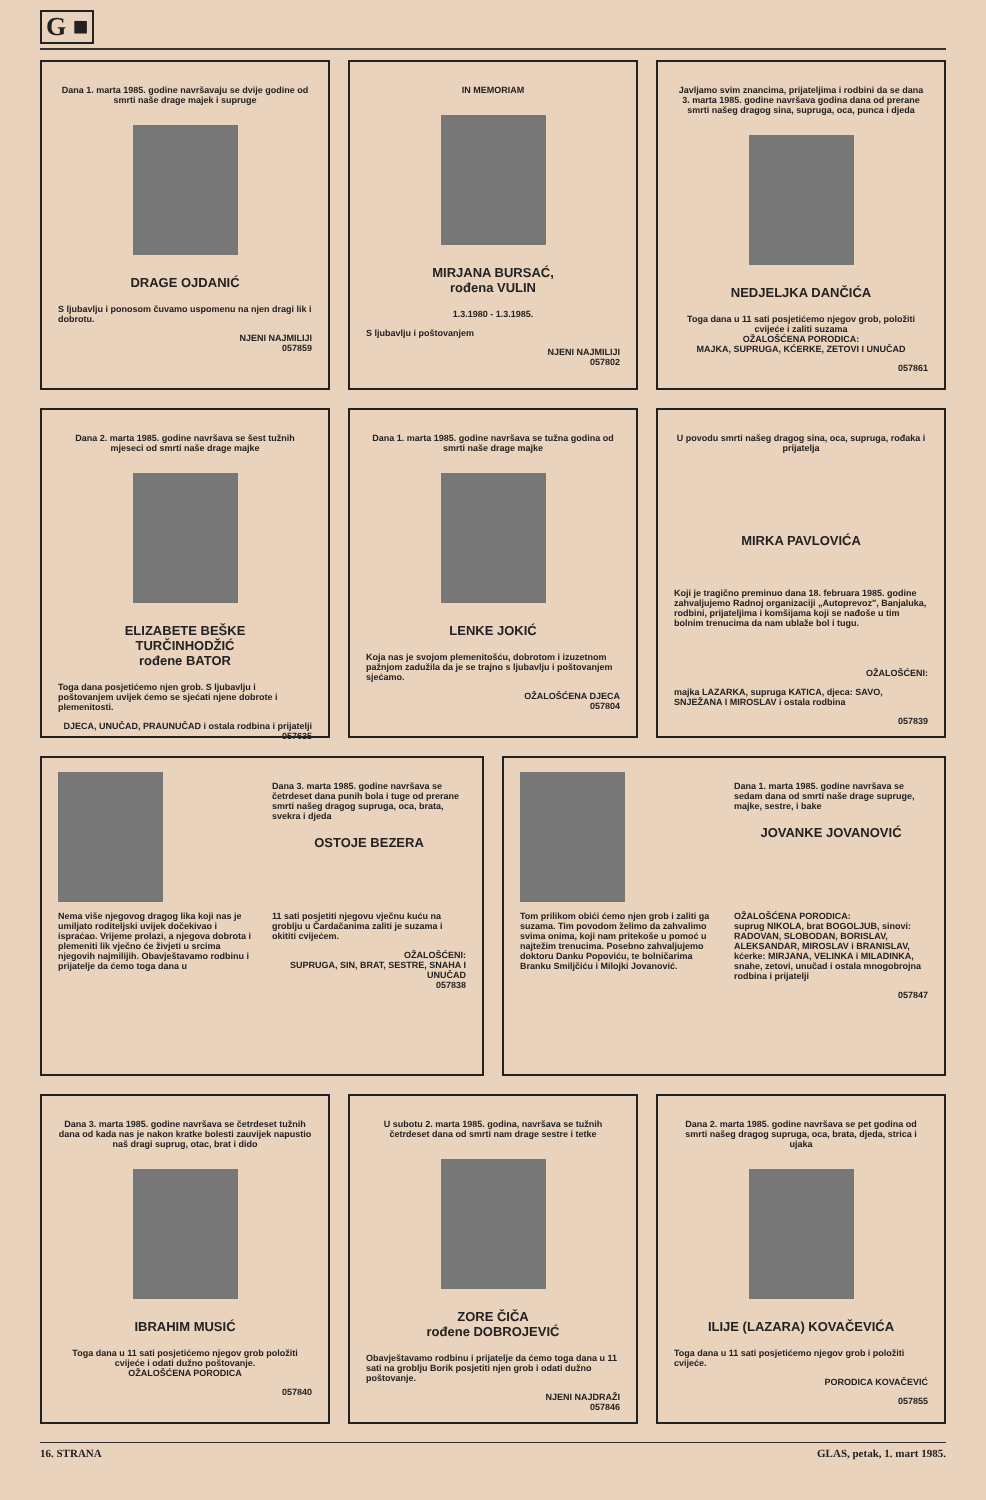G ■
Dana 1. marta 1985. godine navršavaju se dvije godine od smrti naše drage majek i supruge
DRAGE OJDANIĆ
S ljubavlju i ponosom čuvamo uspomenu na njen dragi lik i dobrotu.
NJENI NAJMILIJI
057859
IN MEMORIAM
MIRJANA BURSAĆ,
rođena VULIN
1.3.1980 - 1.3.1985.
S ljubavlju i poštovanjem
NJENI NAJMILIJI
057802
Javljamo svim znancima, prijateljima i rodbini da se dana 3. marta 1985. godine navršava godina dana od prerane smrti našeg dragog sina, supruga, oca, punca i djeda
NEDJELJKA DANČIĆA
Toga dana u 11 sati posjetićemo njegov grob, položiti cvijeće i zaliti suzama
OŽALOŠĆENA PORODICA:
MAJKA, SUPRUGA, KĆERKE, ZETOVI I UNUČAD
057861
Dana 2. marta 1985. godine navršava se šest tužnih mjeseci od smrti naše drage majke
ELIZABETE BEŠKE
TURČINHODŽIĆ
rođene BATOR
Toga dana posjetićemo njen grob. S ljubavlju i poštovanjem uvijek ćemo se sjećati njene dobrote i plemenitosti.
DJECA, UNUČAD, PRAUNUČAD i ostala rodbina i prijatelji
057635
Dana 1. marta 1985. godine navršava se tužna godina od smrti naše drage majke
LENKE JOKIĆ
Koja nas je svojom plemenitošću, dobrotom i izuzetnom pažnjom zadužila da je se trajno s ljubavlju i poštovanjem sjećamo.
OŽALOŠĆENA DJECA
057804
U povodu smrti našeg dragog sina, oca, supruga, rođaka i prijatelja
MIRKA PAVLOVIĆA
Koji je tragično preminuo dana 18. februara 1985. godine zahvaljujemo Radnoj organizaciji „Autoprevoz", Banjaluka, rodbini, prijateljima i komšijama koji se nađoše u tim bolnim trenucima da nam ublaže bol i tugu.
OŽALOŠĆENI:
majka LAZARKA, supruga KATICA, djeca: SAVO, SNJEŽANA I MIROSLAV i ostala rodbina
057839
Dana 3. marta 1985. godine navršava se četrdeset dana punih bola i tuge od prerane smrti našeg dragog supruga, oca, brata, svekra i djeda
OSTOJE BEZERA
Nema više njegovog dragog lika koji nas je umiljato roditeljski uvijek dočekivao i ispraćao. Vrijeme prolazi, a njegova dobrota i plemeniti lik vječno će živjeti u srcima njegovih najmilijih. Obavještavamo rodbinu i prijatelje da ćemo toga dana u
11 sati posjetiti njegovu vječnu kuću na groblju u Čardačanima zaliti je suzama i okititi cvijećem.
OŽALOŠĆENI:
SUPRUGA, SIN, BRAT, SESTRE, SNAHA I UNUČAD
057838
Dana 1. marta 1985. godine navršava se sedam dana od smrti naše drage supruge, majke, sestre, i bake
JOVANKE JOVANOVIĆ
Tom prilikom obići ćemo njen grob i zaliti ga suzama. Tim povodom želimo da zahvalimo svima onima, koji nam pritekoše u pomoć u najtežim trenucima. Posebno zahvaljujemo doktoru Danku Popoviću, te bolničarima Branku Smiljčiću i Milojki Jovanović.
OŽALOŠĆENA PORODICA:
suprug NIKOLA, brat BOGOLJUB, sinovi: RADOVAN, SLOBODAN, BORISLAV, ALEKSANDAR, MIROSLAV i BRANISLAV, kćerke: MIRJANA, VELINKA i MILADINKA, snahe, zetovi, unučad i ostala mnogobrojna rodbina i prijatelji
057847
Dana 3. marta 1985. godine navršava se četrdeset tužnih dana od kada nas je nakon kratke bolesti zauvijek napustio naš dragi suprug, otac, brat i dido
IBRAHIM MUSIĆ
Toga dana u 11 sati posjetićemo njegov grob položiti cvijeće i odati dužno poštovanje.
OŽALOŠĆENA PORODICA
057840
U subotu 2. marta 1985. godina, navršava se tužnih četrdeset dana od smrti nam drage sestre i tetke
ZORE ČIČA
rođene DOBROJEVIĆ
Obavještavamo rodbinu i prijatelje da ćemo toga dana u 11 sati na groblju Borik posjetiti njen grob i odati dužno poštovanje.
NJENI NAJDRAŽI
057846
Dana 2. marta 1985. godine navršava se pet godina od smrti našeg dragog supruga, oca, brata, djeda, strica i ujaka
ILIJE (LAZARA) KOVAČEVIĆA
Toga dana u 11 sati posjetićemo njegov grob i položiti cvijeće.
PORODICA KOVAČEVIĆ
057855
16. STRANA GLAS, petak, 1. mart 1985.